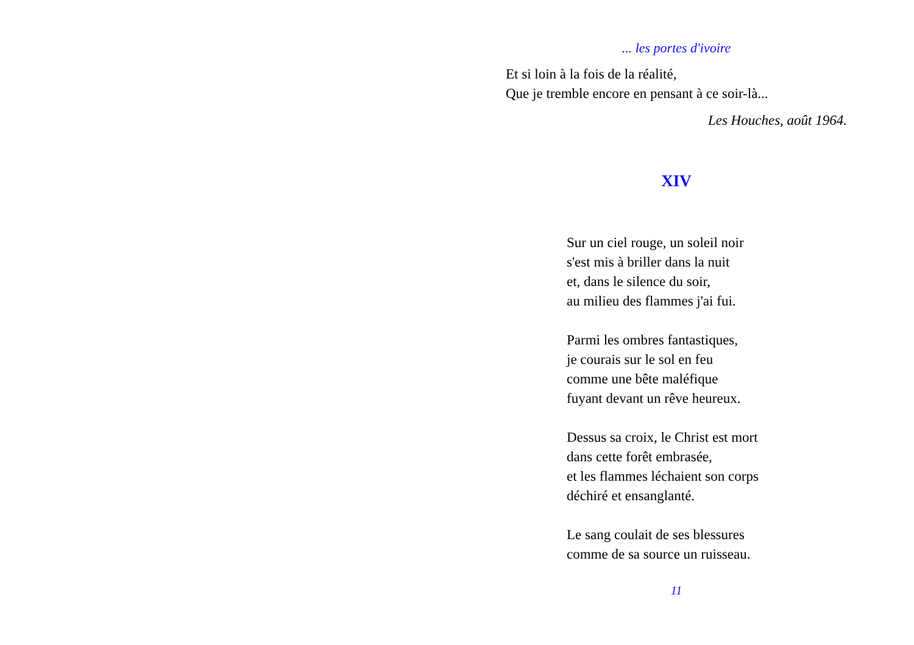... les portes d'ivoire
Et si loin à la fois de la réalité,
Que je tremble encore en pensant à ce soir-là...
Les Houches, août 1964.
XIV
Sur un ciel rouge, un soleil noir
s'est mis à briller dans la nuit
et, dans le silence du soir,
au milieu des flammes j'ai fui.
Parmi les ombres fantastiques,
je courais sur le sol en feu
comme une bête maléfique
fuyant devant un rêve heureux.
Dessus sa croix, le Christ est mort
dans cette forêt embrasée,
et les flammes léchaient son corps
déchiré et ensanglanté.
Le sang coulait de ses blessures
comme de sa source un ruisseau.
11